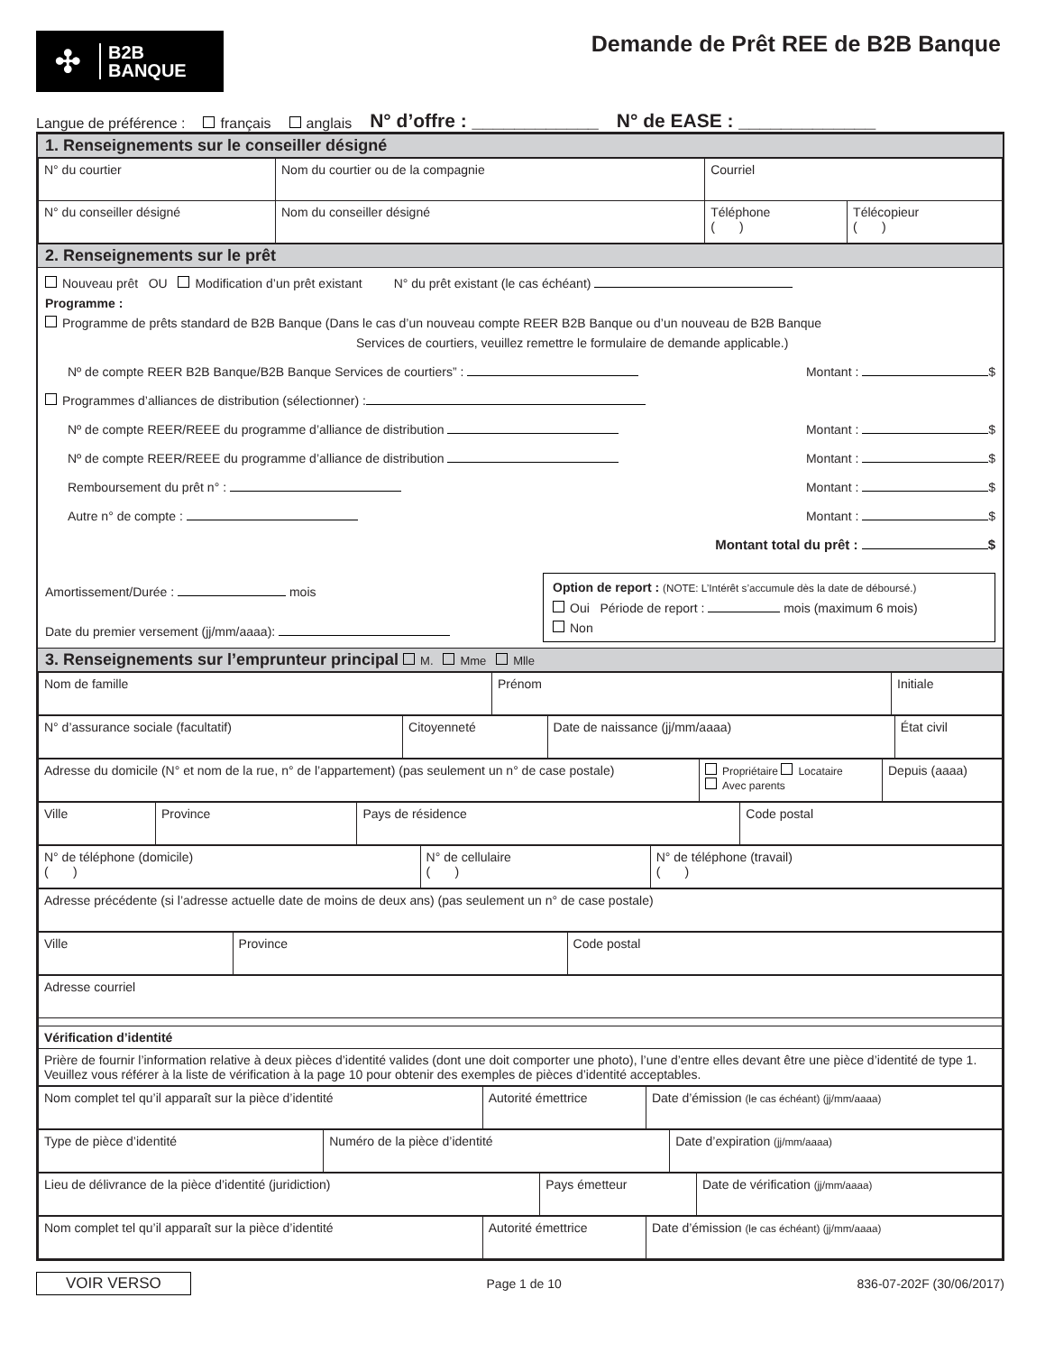✣
B2B
BANQUE
Demande de Prêt REE de B2B Banque
Langue de préférence : français anglais N° d’offre : ____________ N° de EASE : _____________
1. Renseignements sur le conseiller désigné
| N° du courtier | Nom du courtier ou de la compagnie | Courriel | |
| N° du conseiller désigné | Nom du conseiller désigné | Téléphone ( ) | Télécopieur ( ) |
2. Renseignements sur le prêt
Nouveau prêt OU Modification d’un prêt existant N° du prêt existant (le cas échéant)
Programme :
Programme de prêts standard de B2B Banque (Dans le cas d’un nouveau compte REER B2B Banque ou d’un nouveau de B2B Banque
Services de courtiers, veuillez remettre le formulaire de demande applicable.)
Nº de compte REER B2B Banque/B2B Banque Services de courtiers” : Montant : $
Programmes d’alliances de distribution (sélectionner) :
Nº de compte REER/REEE du programme d’alliance de distribution Montant : $
Nº de compte REER/REEE du programme d’alliance de distribution Montant : $
Remboursement du prêt n° : Montant : $
Autre n° de compte : Montant : $
Montant total du prêt : $
Amortissement/Durée : mois
Date du premier versement (jj/mm/aaaa):
Option de report : (NOTE: L’Intérêt s’accumule dès la date de déboursé.)
Oui Période de report : mois (maximum 6 mois)
Non
3. Renseignements sur l’emprunteur principal M. Mme Mlle
| Nom de famille | Prénom | Initiale |
| N° d’assurance sociale (facultatif) | Citoyenneté | Date de naissance (jj/mm/aaaa) | État civil |
| Adresse du domicile (N° et nom de la rue, n° de l’appartement) (pas seulement un n° de case postale) | Propriétaire Locataire Avec parents | Depuis (aaaa) |
| Ville | Province | Pays de résidence | Code postal |
| N° de téléphone (domicile) ( ) | N° de cellulaire ( ) | N° de téléphone (travail) ( ) |
| Adresse précédente (si l’adresse actuelle date de moins de deux ans) (pas seulement un n° de case postale) |
| Ville | Province | Code postal |
| Adresse courriel |
| Vérification d’identité |
| Prière de fournir l’information relative à deux pièces d’identité valides (dont une doit comporter une photo), l’une d’entre elles devant être une pièce d’identité de type 1. Veuillez vous référer à la liste de vérification à la page 10 pour obtenir des exemples de pièces d’identité acceptables. |
| Nom complet tel qu’il apparaît sur la pièce d’identité | Autorité émettrice | Date d’émission (le cas échéant) (jj/mm/aaaa) |
| Type de pièce d’identité | Numéro de la pièce d’identité | Date d’expiration (jj/mm/aaaa) |
| Lieu de délivrance de la pièce d’identité (juridiction) | Pays émetteur | Date de vérification (jj/mm/aaaa) |
| Nom complet tel qu’il apparaît sur la pièce d’identité | Autorité émettrice | Date d’émission (le cas échéant) (jj/mm/aaaa) |
VOIR VERSO Page 1 de 10 836-07-202F (30/06/2017)